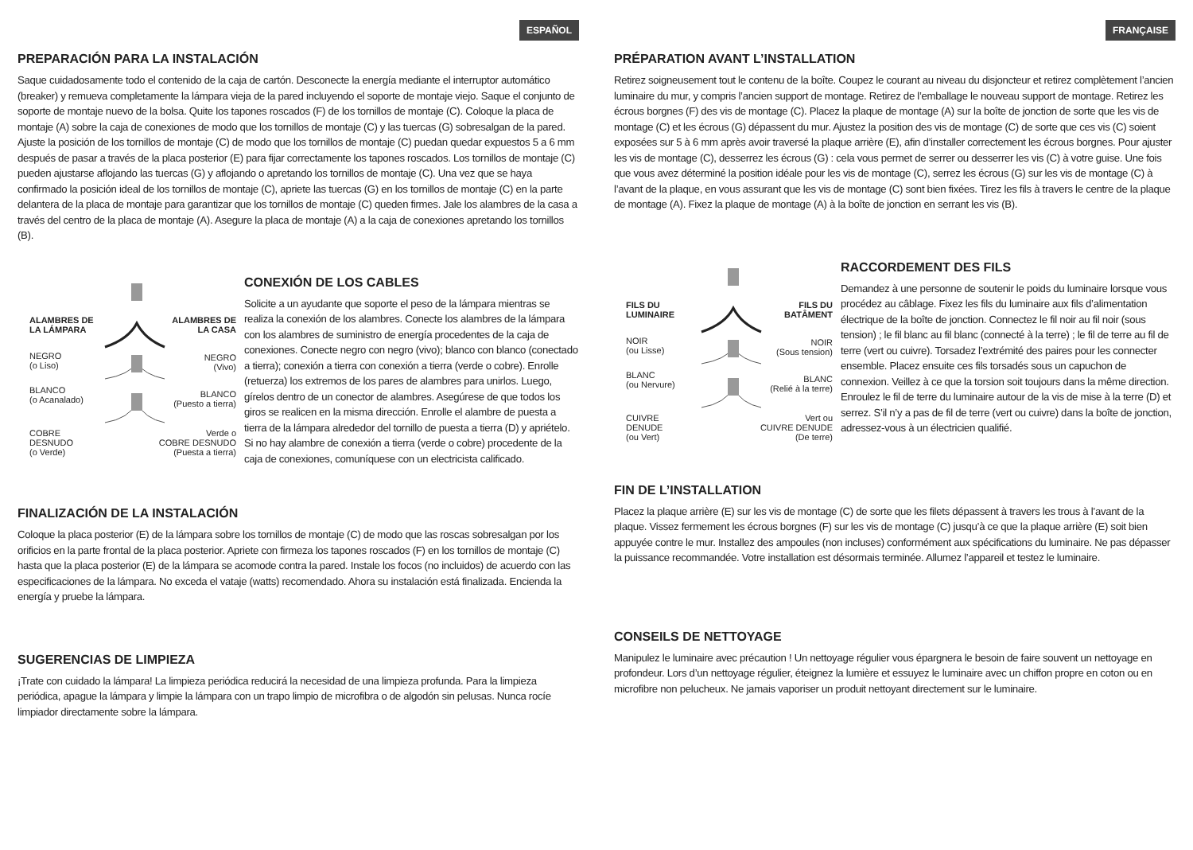ESPAÑOL
PREPARACIÓN PARA LA INSTALACIÓN
Saque cuidadosamente todo el contenido de la caja de cartón. Desconecte la energía mediante el interruptor automático (breaker) y remueva completamente la lámpara vieja de la pared incluyendo el soporte de montaje viejo. Saque el conjunto de soporte de montaje nuevo de la bolsa. Quite los tapones roscados (F) de los tornillos de montaje (C). Coloque la placa de montaje (A) sobre la caja de conexiones de modo que los tornillos de montaje (C) y las tuercas (G) sobresalgan de la pared. Ajuste la posición de los tornillos de montaje (C) de modo que los tornillos de montaje (C) puedan quedar expuestos 5 a 6 mm después de pasar a través de la placa posterior (E) para fijar correctamente los tapones roscados. Los tornillos de montaje (C) pueden ajustarse aflojando las tuercas (G) y aflojando o apretando los tornillos de montaje (C). Una vez que se haya confirmado la posición ideal de los tornillos de montaje (C), apriete las tuercas (G) en los tornillos de montaje (C) en la parte delantera de la placa de montaje para garantizar que los tornillos de montaje (C) queden firmes. Jale los alambres de la casa a través del centro de la placa de montaje (A). Asegure la placa de montaje (A) a la caja de conexiones apretando los tornillos (B).
ALAMBRES DE
LA LÁMPARA
ALAMBRES DE
LA CASA
NEGRO
(o Liso)
NEGRO
(Vivo)
BLANCO
(o Acanalado)
BLANCO
(Puesto a tierra)
COBRE
DESNUDO
(o Verde)
Verde o
COBRE DESNUDO
(Puesta a tierra)
CONEXIÓN DE LOS CABLES
Solicite a un ayudante que soporte el peso de la lámpara mientras se realiza la conexión de los alambres. Conecte los alambres de la lámpara con los alambres de suministro de energía procedentes de la caja de conexiones. Conecte negro con negro (vivo); blanco con blanco (conectado a tierra); conexión a tierra con conexión a tierra (verde o cobre). Enrolle (retuerza) los extremos de los pares de alambres para unirlos. Luego, gírelos dentro de un conector de alambres. Asegúrese de que todos los giros se realicen en la misma dirección. Enrolle el alambre de puesta a tierra de la lámpara alrededor del tornillo de puesta a tierra (D) y apriételo. Si no hay alambre de conexión a tierra (verde o cobre) procedente de la caja de conexiones, comuníquese con un electricista calificado.
FINALIZACIÓN DE LA INSTALACIÓN
Coloque la placa posterior (E) de la lámpara sobre los tornillos de montaje (C) de modo que las roscas sobresalgan por los orificios en la parte frontal de la placa posterior. Apriete con firmeza los tapones roscados (F) en los tornillos de montaje (C) hasta que la placa posterior (E) de la lámpara se acomode contra la pared. Instale los focos (no incluidos) de acuerdo con las especificaciones de la lámpara. No exceda el vataje (watts) recomendado. Ahora su instalación está finalizada. Encienda la energía y pruebe la lámpara.
SUGERENCIAS DE LIMPIEZA
¡Trate con cuidado la lámpara! La limpieza periódica reducirá la necesidad de una limpieza profunda. Para la limpieza periódica, apague la lámpara y limpie la lámpara con un trapo limpio de microfibra o de algodón sin pelusas. Nunca rocíe limpiador directamente sobre la lámpara.
FRANÇAISE
PRÉPARATION AVANT L’INSTALLATION
Retirez soigneusement tout le contenu de la boîte. Coupez le courant au niveau du disjoncteur et retirez complètement l’ancien luminaire du mur, y compris l’ancien support de montage. Retirez de l’emballage le nouveau support de montage. Retirez les écrous borgnes (F) des vis de montage (C). Placez la plaque de montage (A) sur la boîte de jonction de sorte que les vis de montage (C) et les écrous (G) dépassent du mur. Ajustez la position des vis de montage (C) de sorte que ces vis (C) soient exposées sur 5 à 6 mm après avoir traversé la plaque arrière (E), afin d’installer correctement les écrous borgnes. Pour ajuster les vis de montage (C), desserrez les écrous (G) : cela vous permet de serrer ou desserrer les vis (C) à votre guise. Une fois que vous avez déterminé la position idéale pour les vis de montage (C), serrez les écrous (G) sur les vis de montage (C) à l’avant de la plaque, en vous assurant que les vis de montage (C) sont bien fixées. Tirez les fils à travers le centre de la plaque de montage (A). Fixez la plaque de montage (A) à la boîte de jonction en serrant les vis (B).
FILS DU
LUMINAIRE
FILS DU
BATÂMENT
NOIR
(ou Lisse)
NOIR
(Sous tension)
BLANC
(ou Nervure)
BLANC
(Relié à la terre)
CUIVRE
DENUDE
(ou Vert)
Vert ou
CUIVRE DENUDE
(De terre)
RACCORDEMENT DES FILS
Demandez à une personne de soutenir le poids du luminaire lorsque vous procédez au câblage. Fixez les fils du luminaire aux fils d’alimentation électrique de la boîte de jonction. Connectez le fil noir au fil noir (sous tension) ; le fil blanc au fil blanc (connecté à la terre) ; le fil de terre au fil de terre (vert ou cuivre). Torsadez l’extrémité des paires pour les connecter ensemble. Placez ensuite ces fils torsadés sous un capuchon de connexion. Veillez à ce que la torsion soit toujours dans la même direction. Enroulez le fil de terre du luminaire autour de la vis de mise à la terre (D) et serrez. S’il n’y a pas de fil de terre (vert ou cuivre) dans la boîte de jonction, adressez-vous à un électricien qualifié.
FIN DE L’INSTALLATION
Placez la plaque arrière (E) sur les vis de montage (C) de sorte que les filets dépassent à travers les trous à l’avant de la plaque. Vissez fermement les écrous borgnes (F) sur les vis de montage (C) jusqu’à ce que la plaque arrière (E) soit bien appuyée contre le mur. Installez des ampoules (non incluses) conformément aux spécifications du luminaire. Ne pas dépasser la puissance recommandée. Votre installation est désormais terminée. Allumez l’appareil et testez le luminaire.
CONSEILS DE NETTOYAGE
Manipulez le luminaire avec précaution ! Un nettoyage régulier vous épargnera le besoin de faire souvent un nettoyage en profondeur. Lors d’un nettoyage régulier, éteignez la lumière et essuyez le luminaire avec un chiffon propre en coton ou en microfibre non pelucheux. Ne jamais vaporiser un produit nettoyant directement sur le luminaire.